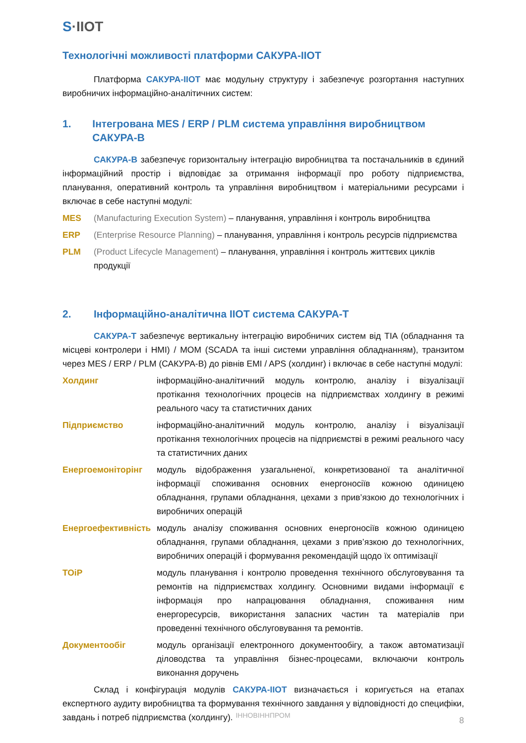S·IIOT
Технологічні можливості платформи САКУРА-IIOT
Платформа САКУРА-IIOT має модульну структуру і забезпечує розгортання наступних виробничих інформаційно-аналітичних систем:
1. Інтегрована MES / ERP / PLM система управління виробництвом САКУРА-В
САКУРА-В забезпечує горизонтальну інтеграцію виробництва та постачальників в єдиний інформаційний простір і відповідає за отримання інформації про роботу підприємства, планування, оперативний контроль та управління виробництвом і матеріальними ресурсами і включає в себе наступні модулі:
MES (Manufacturing Execution System) – планування, управління і контроль виробництва
ERP (Enterprise Resource Planning) – планування, управління і контроль ресурсів підприємства
PLM (Product Lifecycle Management) – планування, управління і контроль життєвих циклів продукції
2. Інформаційно-аналітична IIOT система САКУРА-Т
САКУРА-Т забезпечує вертикальну інтеграцію виробничих систем від TIA (обладнання та місцеві контролери і HMI) / MOM (SCADA та інші системи управління обладнанням), транзитом через MES / ERP / PLM (САКУРА-В) до рівнів EMI / APS (холдинг) і включає в себе наступні модулі:
Холдинг інформаційно-аналітичний модуль контролю, аналізу і візуалізації протікання технологічних процесів на підприємствах холдингу в режимі реального часу та статистичних даних
Підприємство інформаційно-аналітичний модуль контролю, аналізу і візуалізації протікання технологічних процесів на підприємстві в режимі реального часу та статистичних даних
Енергоемоніторінг модуль відображення узагальненої, конкретизованої та аналітичної інформації споживання основних енергоносіїв кожною одиницею обладнання, групами обладнання, цехами з прив’язкою до технологічних і виробничих операцій
Енергоефективність модуль аналізу споживання основних енергоносіїв кожною одиницею обладнання, групами обладнання, цехами з прив’язкою до технологічних, виробничих операцій і формування рекомендацій щодо їх оптимізації
ТОіР модуль планування і контролю проведення технічного обслуговування та ремонтів на підприємствах холдингу. Основними видами інформації є інформація про напрацювання обладнання, споживання ним енергоресурсів, використання запасних частин та матеріалів при проведенні технічного обслуговування та ремонтів.
Документообіг модуль організації електронного документообігу, а також автоматизації діловодства та управління бізнес-процесами, включаючи контроль виконання доручень
Склад і конфігурація модулів САКУРА-IIOT визначається і коригується на етапах експертного аудиту виробництва та формування технічного завдання у відповідності до специфіки, завдань і потреб підприємства (холдингу).
ІННОВІННПРОМ
8